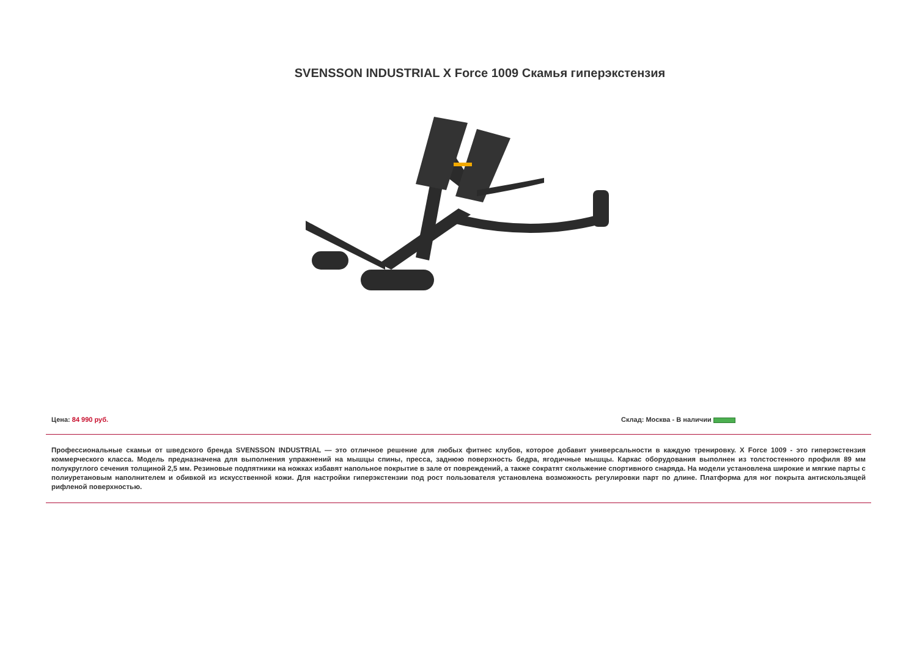SVENSSON INDUSTRIAL X Force 1009 Скамья гиперэкстензия
Цена: 84 990 руб. Склад: Москва - В наличии
Профессиональные скамьи от шведского бренда SVENSSON INDUSTRIAL — это отличное решение для любых фитнес клубов, которое добавит универсальности в каждую тренировку. X Force 1009 - это гиперэкстензия коммерческого класса. Модель предназначена для выполнения упражнений на мышцы спины, пресса, заднюю поверхность бедра, ягодичные мышцы. Каркас оборудования выполнен из толстостенного профиля 89 мм полукруглого сечения толщиной 2,5 мм. Резиновые подпятники на ножках избавят напольное покрытие в зале от повреждений, а также сократят скольжение спортивного снаряда. На модели установлена широкие и мягкие парты с полиуретановым наполнителем и обивкой из искусственной кожи. Для настройки гиперэкстензии под рост пользователя установлена возможность регулировки парт по длине. Платформа для ног покрыта антискользящей рифленой поверхностью.